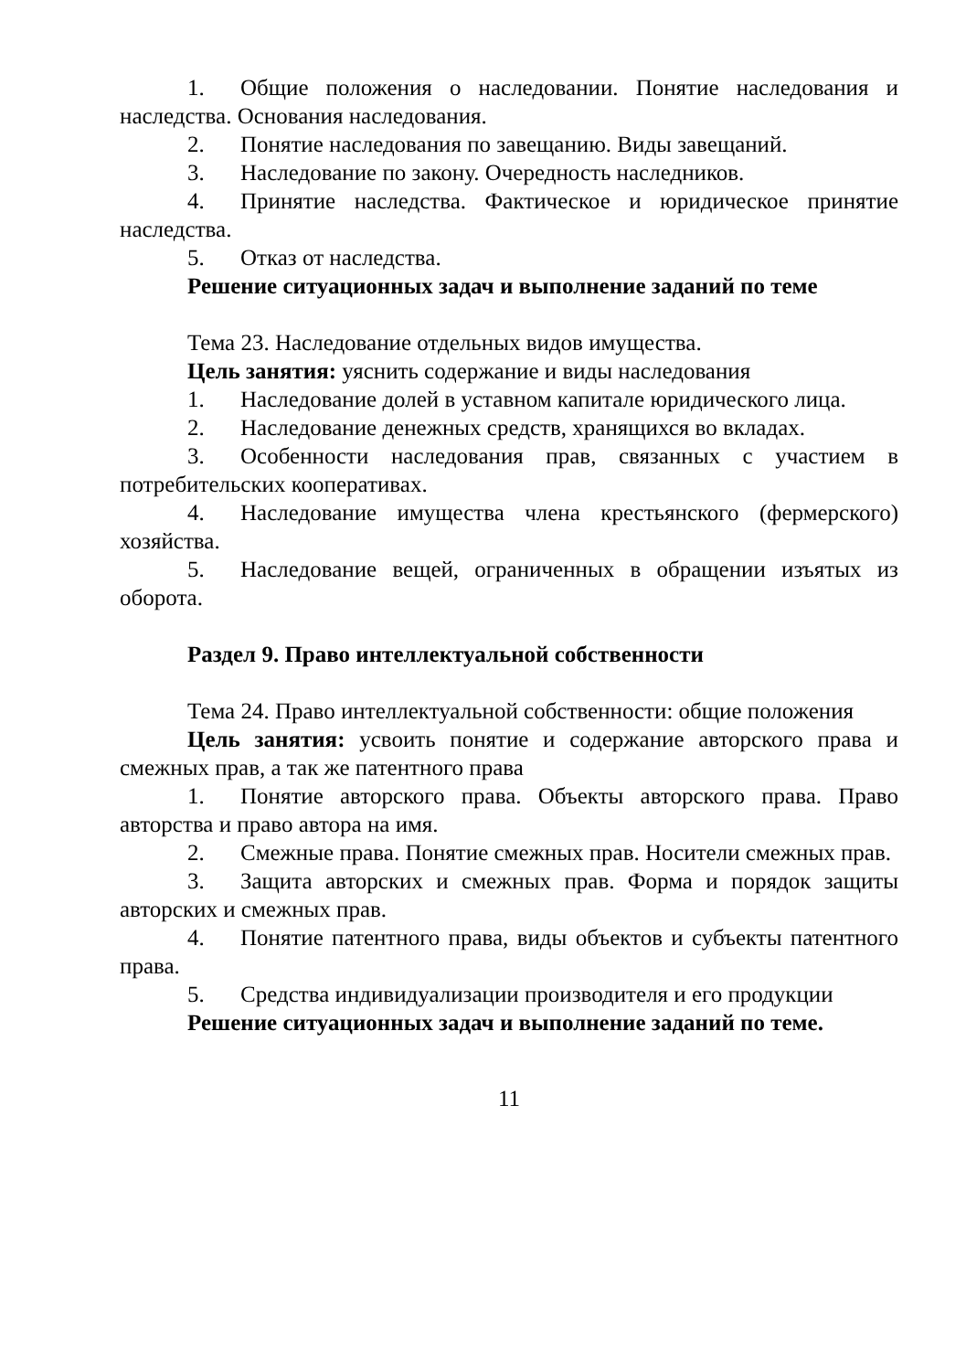1. Общие положения о наследовании. Понятие наследования и наследства. Основания наследования.
2. Понятие наследования по завещанию. Виды завещаний.
3. Наследование по закону. Очередность наследников.
4. Принятие наследства. Фактическое и юридическое принятие наследства.
5. Отказ от наследства.
Решение ситуационных задач и выполнение заданий по теме
Тема 23. Наследование отдельных видов имущества.
Цель занятия: уяснить содержание и виды наследования
1. Наследование долей в уставном капитале юридического лица.
2. Наследование денежных средств, хранящихся во вкладах.
3. Особенности наследования прав, связанных с участием в потребительских кооперативах.
4. Наследование имущества члена крестьянского (фермерского) хозяйства.
5. Наследование вещей, ограниченных в обращении изъятых из оборота.
Раздел 9. Право интеллектуальной собственности
Тема 24. Право интеллектуальной собственности: общие положения
Цель занятия: усвоить понятие и содержание авторского права и смежных прав, а так же патентного права
1. Понятие авторского права. Объекты авторского права. Право авторства и право автора на имя.
2. Смежные права. Понятие смежных прав. Носители смежных прав.
3. Защита авторских и смежных прав. Форма и порядок защиты авторских и смежных прав.
4. Понятие патентного права, виды объектов и субъекты патентного права.
5. Средства индивидуализации производителя и его продукции
Решение ситуационных задач и выполнение заданий по теме.
11